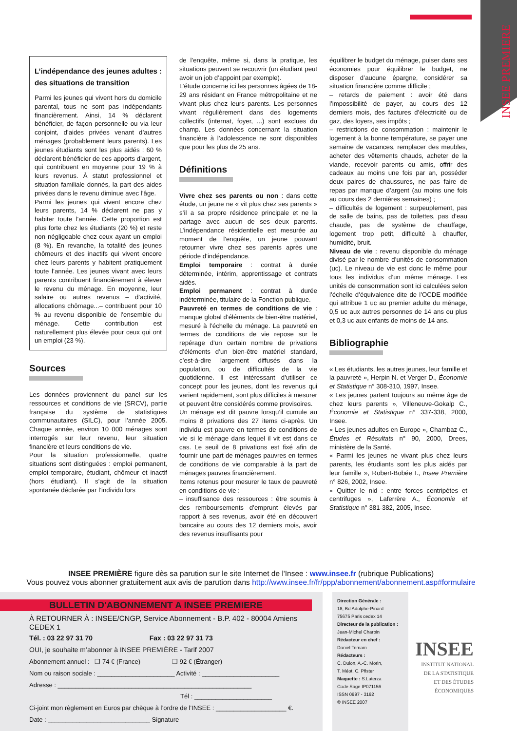INSEE PREMIERE
L’indépendance des jeunes adultes : des situations de transition
Parmi les jeunes qui vivent hors du domicile parental, tous ne sont pas indépendants financièrement. Ainsi, 14 % déclarent bénéficier, de façon personnelle ou via leur conjoint, d’aides privées venant d’autres ménages (probablement leurs parents). Les jeunes étudiants sont les plus aidés : 60 % déclarent bénéficier de ces apports d’argent, qui contribuent en moyenne pour 19 % à leurs revenus. À statut professionnel et situation familiale donnés, la part des aides privées dans le revenu diminue avec l’âge.
Parmi les jeunes qui vivent encore chez leurs parents, 14 % déclarent ne pas y habiter toute l’année. Cette proportion est plus forte chez les étudiants (20 %) et reste non négligeable chez ceux ayant un emploi (8 %). En revanche, la totalité des jeunes chômeurs et des inactifs qui vivent encore chez leurs parents y habitent pratiquement toute l’année. Les jeunes vivant avec leurs parents contribuent financièrement à élever le revenu du ménage. En moyenne, leur salaire ou autres revenus – d’activité, allocations chômage...– contribuent pour 10 % au revenu disponible de l’ensemble du ménage. Cette contribution est naturellement plus élevée pour ceux qui ont un emploi (23 %).
Sources
Les données proviennent du panel sur les ressources et conditions de vie (SRCV), partie française du système de statistiques communautaires (SILC), pour l’année 2005. Chaque année, environ 10 000 ménages sont interrogés sur leur revenu, leur situation financière et leurs conditions de vie.
Pour la situation professionnelle, quatre situations sont distinguées : emploi permanent, emploi temporaire, étudiant, chômeur et inactif (hors étudiant). Il s’agit de la situation spontanée déclarée par l’individu lors
de l’enquête, même si, dans la pratique, les situations peuvent se recouvrir (un étudiant peut avoir un job d’appoint par exemple).
L’étude concerne ici les personnes âgées de 18-29 ans résidant en France métropolitaine et ne vivant plus chez leurs parents. Les personnes vivant régulièrement dans des logements collectifs (internat, foyer, ...) sont exclues du champ. Les données concernant la situation financière à l’adolescence ne sont disponibles que pour les plus de 25 ans.
Définitions
Vivre chez ses parents ou non : dans cette étude, un jeune ne « vit plus chez ses parents » s’il a sa propre résidence principale et ne la partage avec aucun de ses deux parents. L’indépendance résidentielle est mesurée au moment de l’enquête, un jeune pouvant retourner vivre chez ses parents après une période d’indépendance.
Emploi temporaire : contrat à durée déterminée, intérim, apprentissage et contrats aidés.
Emploi permanent : contrat à durée indéterminée, titulaire de la Fonction publique.
Pauvreté en termes de conditions de vie : manque global d’éléments de bien-être matériel, mesuré à l’échelle du ménage. La pauvreté en termes de conditions de vie repose sur le repérage d’un certain nombre de privations d’éléments d’un bien-être matériel standard, c’est-à-dire largement diffusés dans la population, ou de difficultés de la vie quotidienne. Il est intéressant d’utiliser ce concept pour les jeunes, dont les revenus qui varient rapidement, sont plus difficiles à mesurer et peuvent être considérés comme provisoires.
Un ménage est dit pauvre lorsqu’il cumule au moins 8 privations des 27 items ci-après. Un individu est pauvre en termes de conditions de vie si le ménage dans lequel il vit est dans ce cas. Le seuil de 8 privations est fixé afin de fournir une part de ménages pauvres en termes de conditions de vie comparable à la part de ménages pauvres financièrement.
Items retenus pour mesurer le taux de pauvreté en conditions de vie :
– insuffisance des ressources : être soumis à des remboursements d’emprunt élevés par rapport à ses revenus, avoir été en découvert bancaire au cours des 12 derniers mois, avoir des revenus insuffisants pour
équilibrer le budget du ménage, puiser dans ses économies pour équilibrer le budget, ne disposer d’aucune épargne, considérer sa situation financière comme difficile ;
– retards de paiement : avoir été dans l’impossibilité de payer, au cours des 12 derniers mois, des factures d’électricité ou de gaz, des loyers, ses impôts ;
– restrictions de consommation : maintenir le logement à la bonne température, se payer une semaine de vacances, remplacer des meubles, acheter des vêtements chauds, acheter de la viande, recevoir parents ou amis, offrir des cadeaux au moins une fois par an, posséder deux paires de chaussures, ne pas faire de repas par manque d’argent (au moins une fois au cours des 2 dernières semaines) ;
– difficultés de logement : surpeuplement, pas de salle de bains, pas de toilettes, pas d’eau chaude, pas de système de chauffage, logement trop petit, difficulté à chauffer, humidité, bruit.
Niveau de vie : revenu disponible du ménage divisé par le nombre d’unités de consommation (uc). Le niveau de vie est donc le même pour tous les individus d’un même ménage. Les unités de consommation sont ici calculées selon l’échelle d’équivalence dite de l’OCDE modifiée qui attribue 1 uc au premier adulte du ménage, 0,5 uc aux autres personnes de 14 ans ou plus et 0,3 uc aux enfants de moins de 14 ans.
Bibliographie
« Les étudiants, les autres jeunes, leur famille et la pauvreté », Herpin N. et Verger D., Économie et Statistique n° 308-310, 1997, Insee.
« Les jeunes partent toujours au même âge de chez leurs parents », Villeneuve-Gokalp C., Économie et Statistique n° 337-338, 2000, Insee.
« Les jeunes adultes en Europe », Chambaz C., Études et Résultats n° 90, 2000, Drees, ministère de la Santé.
« Parmi les jeunes ne vivant plus chez leurs parents, les étudiants sont les plus aidés par leur famille », Robert-Bobée I., Insee Première n° 826, 2002, Insee.
« Quitter le nid : entre forces centripètes et centrifuges », Laferrère A., Économie et Statistique n° 381-382, 2005, Insee.
INSEE PREMIÈRE figure dès sa parution sur le site Internet de l'Insee : www.insee.fr (rubrique Publications)
Vous pouvez vous abonner gratuitement aux avis de parution dans http://www.insee.fr/fr/ppp/abonnement/abonnement.asp#formulaire
BULLETIN D'ABONNEMENT A INSEE PREMIERE
À RETOURNER À : INSEE/CNGP, Service Abonnement - B.P. 402 - 80004 Amiens CEDEX 1
Tél. : 03 22 97 31 70 Fax : 03 22 97 31 73
OUI, je souhaite m’abonner à INSEE PREMIÈRE - Tarif 2007
Abonnement annuel : ❒ 74 € (France) ❒ 92 € (Étranger)
Nom ou raison sociale : ______________________ Activité : ______________________
Adresse : _______________________________________________________
Tél : ______________________
Ci-joint mon règlement en Euros par chèque à l’ordre de l’INSEE : ____________________ €.
Date : _____________________________ Signature
Direction Générale :
18, Bd Adolphe-Pinard
75675 Paris cedex 14
Directeur de la publication :
Jean-Michel Charpin
Rédacteur en chef :
Daniel Temam
Rédacteurs :
C. Dulon, A.-C. Morin,
T. Méot, C. Pfister
Maquette : S.Laterza
Code Sage IP071156
ISSN 0997 - 3192
© INSEE 2007
INSEE
INSTITUT NATIONAL
DE LA STATISTIQUE
ET DES ÉTUDES
ÉCONOMIQUES